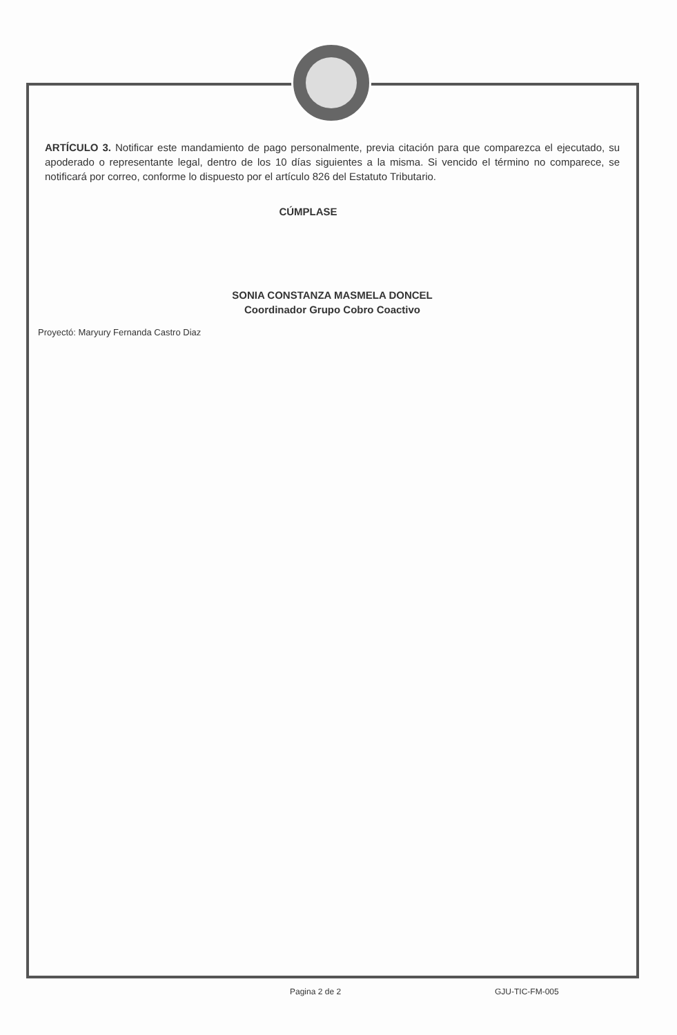ARTÍCULO 3. Notificar este mandamiento de pago personalmente, previa citación para que comparezca el ejecutado, su apoderado o representante legal, dentro de los 10 días siguientes a la misma. Si vencido el término no comparece, se notificará por correo, conforme lo dispuesto por el artículo 826 del Estatuto Tributario.
CÚMPLASE
SONIA CONSTANZA MASMELA DONCEL
Coordinador Grupo Cobro Coactivo
Proyectó: Maryury Fernanda Castro Diaz
Pagina 2 de 2 GJU-TIC-FM-005